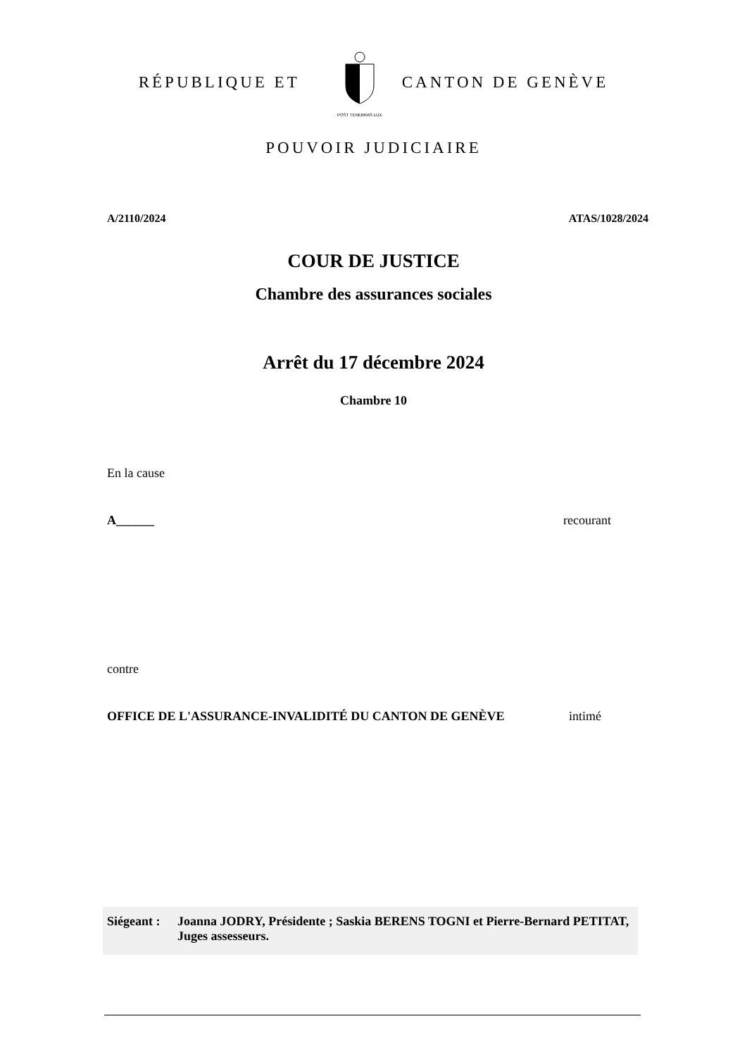RÉPUBLIQUE ET
POST TENEBRAS LUX
CANTON DE GENÈVE
POUVOIR JUDICIAIRE
A/2110/2024 ATAS/1028/2024
COUR DE JUSTICE
Chambre des assurances sociales
Arrêt du 17 décembre 2024
Chambre 10
En la cause
A______ recourant
contre
OFFICE DE L'ASSURANCE-INVALIDITÉ DU CANTON DE GENÈVE intimé
Siégeant : Joanna JODRY, Présidente ; Saskia BERENS TOGNI et Pierre-Bernard PETITAT, Juges assesseurs.